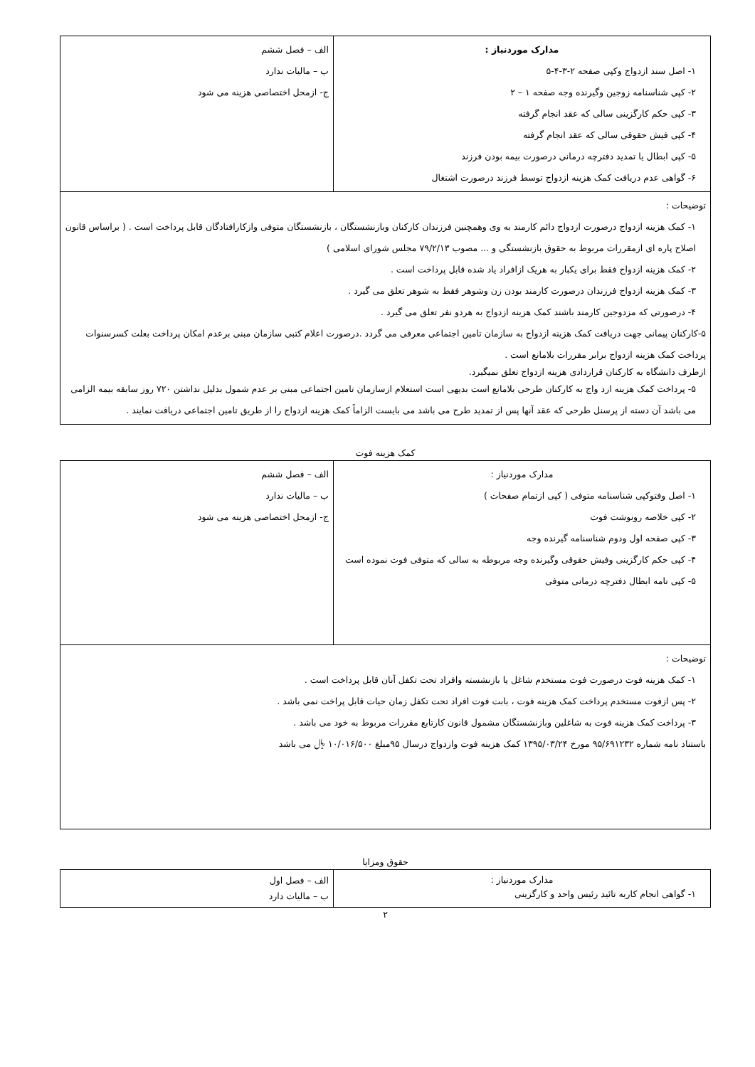| مدارک موردنیاز : ۱- اصل سند ازدواج وکپی صفحه ۲-۳-۴-۵ ۲- کپی شناسنامه زوجین وگیرنده وجه صفحه ۱ – ۲ ۳- کپی حکم کارگزینی سالی که عقد انجام گرفته ۴- کپی فیش حقوقی سالی که عقد انجام گرفته ۵- کپی ابطال یا تمدید دفترچه درمانی درصورت بیمه بودن فرزند ۶- گواهی عدم دریافت کمک هزینه ازدواج توسط فرزند درصورت اشتغال | الف – فصل ششم ب – مالیات ندارد ج- ازمحل اختصاصی هزینه می شود |
| توضیحات : ۱- کمک هزینه ازدواج درصورت ازدواج دائم کارمند به وی وهمچنین فرزندان کارکنان وبازنشستگان ، بازنشستگان متوفی وازکارافتادگان قابل پرداخت است . ( براساس قانون اصلاح پاره ای ازمقررات مربوط به حقوق بازنشستگی و ... مصوب ۷۹/۲/۱۳ مجلس شورای اسلامی ) ۲- کمک هزینه ازدواج فقط برای یکبار به هریک ازافراد یاد شده قابل پرداخت است . ۳- کمک هزینه ازدواج فرزندان درصورت کارمند بودن زن وشوهر فقط به شوهر تعلق می گیرد . ۴- درصورتی که مزدوجین کارمند باشند کمک هزینه ازدواج به هردو نفر تعلق می گیرد . ۵-کارکنان پیمانی جهت دریافت کمک هزینه ازدواج به سازمان تامین اجتماعی معرفی می گردد .درصورت اعلام کتبی سازمان مبنی برعدم امکان پرداخت بعلت کسرسنوات پرداخت کمک هزینه ازدواج برابر مقررات بلامانع است . ازطرف دانشگاه به کارکنان قراردادی هزینه ازدواج تعلق نمیگیرد. ۵- پرداخت کمک هزینه ازد واج به کارکنان طرحی بلامانع است بدیهی است استعلام ازسازمان تامین اجتماعی مبنی بر عدم شمول بدلیل نداشتن ۷۲۰ روز سابقه بیمه الزامی می باشد آن دسته از پرسنل طرحی که عقد آنها پس از تمدید طرح می باشد می بایست الزاماً کمک هزینه ازدواج را از طریق تامین اجتماعی دریافت نمایند . | |
کمک هزینه فوت
| مدارک موردنیاز : ۱- اصل وفتوکپی شناسنامه متوفی ( کپی ازتمام صفحات ) ۲- کپی خلاصه رونوشت فوت ۳- کپی صفحه اول ودوم شناسنامه گیرنده وجه ۴- کپی حکم کارگزینی وفیش حقوقی وگیرنده وجه مربوطه به سالی که متوفی فوت نموده است ۵- کپی نامه ابطال دفترچه درمانی متوفی | الف – فصل ششم ب – مالیات ندارد ج- ازمحل اختصاصی هزینه می شود |
| توضیحات : ۱- کمک هزینه فوت درصورت فوت مستخدم شاغل یا بازنشسته وافراد تحت تکفل آنان قابل پرداخت است . ۲- پس ازفوت مستخدم پرداخت کمک هزینه فوت ، بابت فوت افراد تحت تکفل زمان حیات قابل پراخت نمی باشد . ۳- پرداخت کمک هزینه فوت به شاغلین وبازنشستگان مشمول قانون کارتابع مقررات مربوط به خود می باشد . باستناد نامه شماره ۹۵/۶۹۱۲۳۲ مورخ ۱۳۹۵/۰۳/۲۴ کمک هزینه فوت وازدواج درسال ۹۵مبلغ ۱۰/۰۱۶/۵۰۰ ﷼ می باشد | |
حقوق ومزایا
| مدارک موردنیاز : ۱- گواهی انجام کاربه تائید رئیس واحد و کارگزینی | الف – فصل اول ب – مالیات دارد |
۲